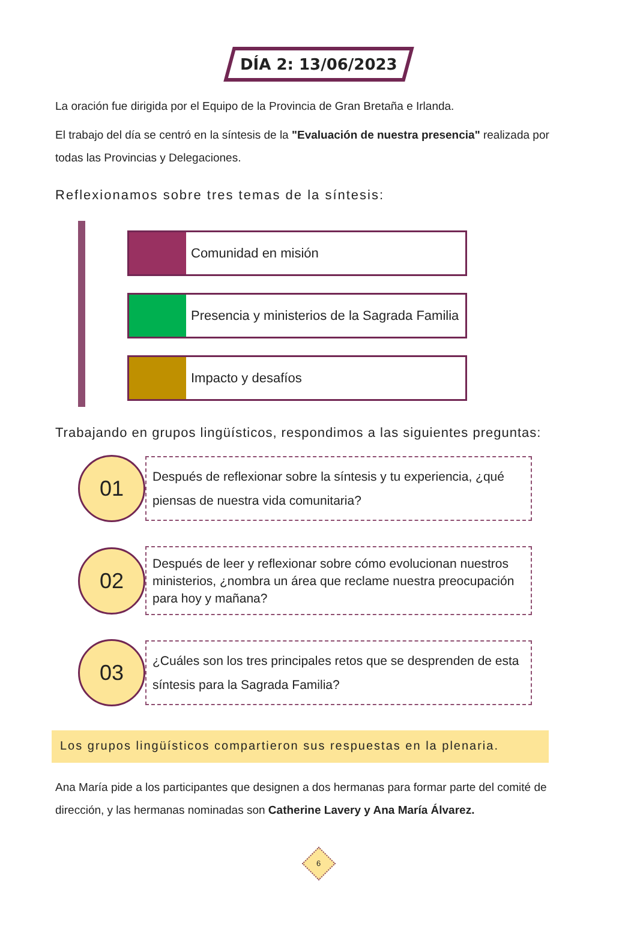DÍA 2: 13/06/2023
La oración fue dirigida por el Equipo de la Provincia de Gran Bretaña e Irlanda.
El trabajo del día se centró en la síntesis de la "Evaluación de nuestra presencia" realizada por todas las Provincias y Delegaciones.
Reflexionamos sobre tres temas de la síntesis:
Comunidad en misión
Presencia y ministerios de la Sagrada Familia
Impacto y desafíos
Trabajando en grupos lingüísticos, respondimos a las siguientes preguntas:
01
Después de reflexionar sobre la síntesis y tu experiencia, ¿qué piensas de nuestra vida comunitaria?
02
Después de leer y reflexionar sobre cómo evolucionan nuestros ministerios, ¿nombra un área que reclame nuestra preocupación para hoy y mañana?
03
¿Cuáles son los tres principales retos que se desprenden de esta síntesis para la Sagrada Familia?
Los grupos lingüísticos compartieron sus respuestas en la plenaria.
Ana María pide a los participantes que designen a dos hermanas para formar parte del comité de dirección, y las hermanas nominadas son Catherine Lavery y Ana María Álvarez.
6